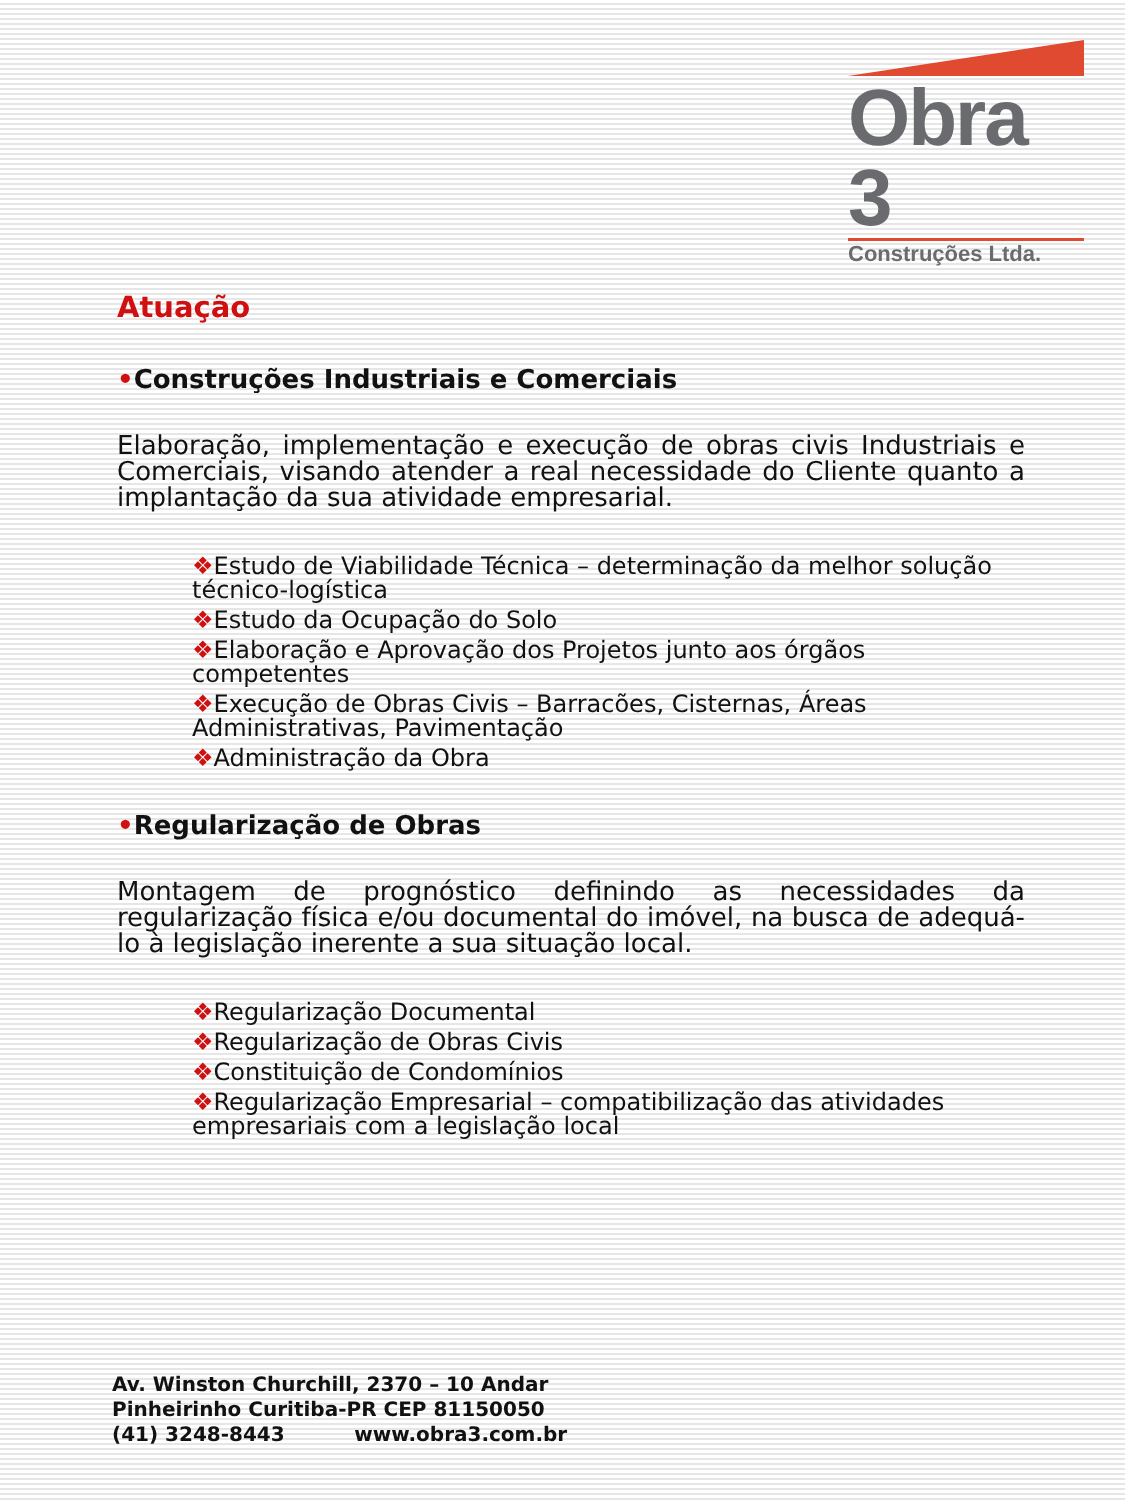Obra 3
Construções Ltda.
Atuação
•Construções Industriais e Comerciais
Elaboração, implementação e execução de obras civis Industriais e Comerciais, visando atender a real necessidade do Cliente quanto a implantação da sua atividade empresarial.
❖Estudo de Viabilidade Técnica – determinação da melhor solução técnico-logística
❖Estudo da Ocupação do Solo
❖Elaboração e Aprovação dos Projetos junto aos órgãos competentes
❖Execução de Obras Civis – Barracões, Cisternas, Áreas Administrativas, Pavimentação
❖Administração da Obra
•Regularização de Obras
Montagem de prognóstico definindo as necessidades da regularização física e/ou documental do imóvel, na busca de adequá-lo à legislação inerente a sua situação local.
❖Regularização Documental
❖Regularização de Obras Civis
❖Constituição de Condomínios
❖Regularização Empresarial – compatibilização das atividades empresariais com a legislação local
Av. Winston Churchill, 2370 – 10 Andar
Pinheirinho Curitiba-PR CEP 81150050
(41) 3248-8443 www.obra3.com.br